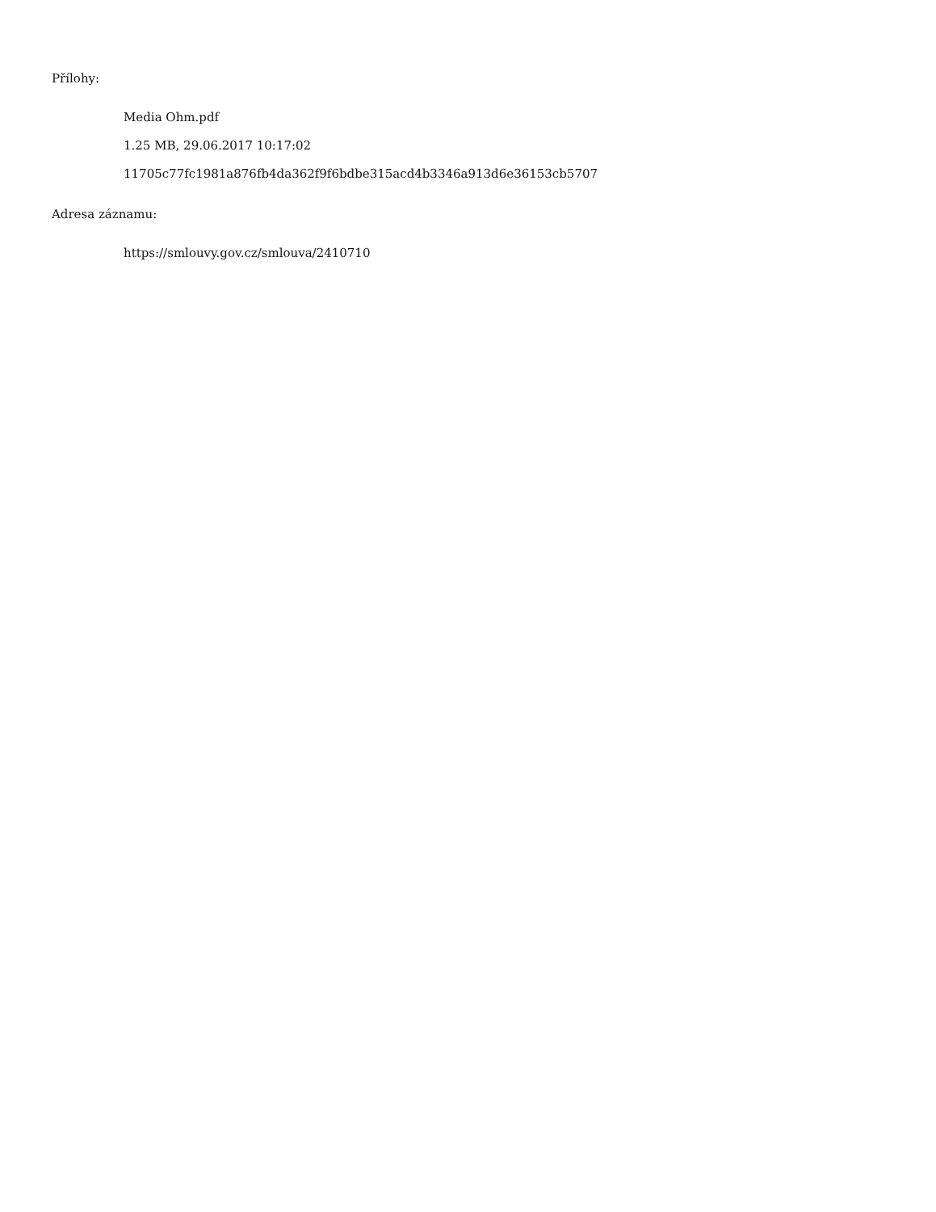Přílohy:
Media Ohm.pdf
1.25 MB, 29.06.2017 10:17:02
11705c77fc1981a876fb4da362f9f6bdbe315acd4b3346a913d6e36153cb5707
Adresa záznamu:
https://smlouvy.gov.cz/smlouva/2410710